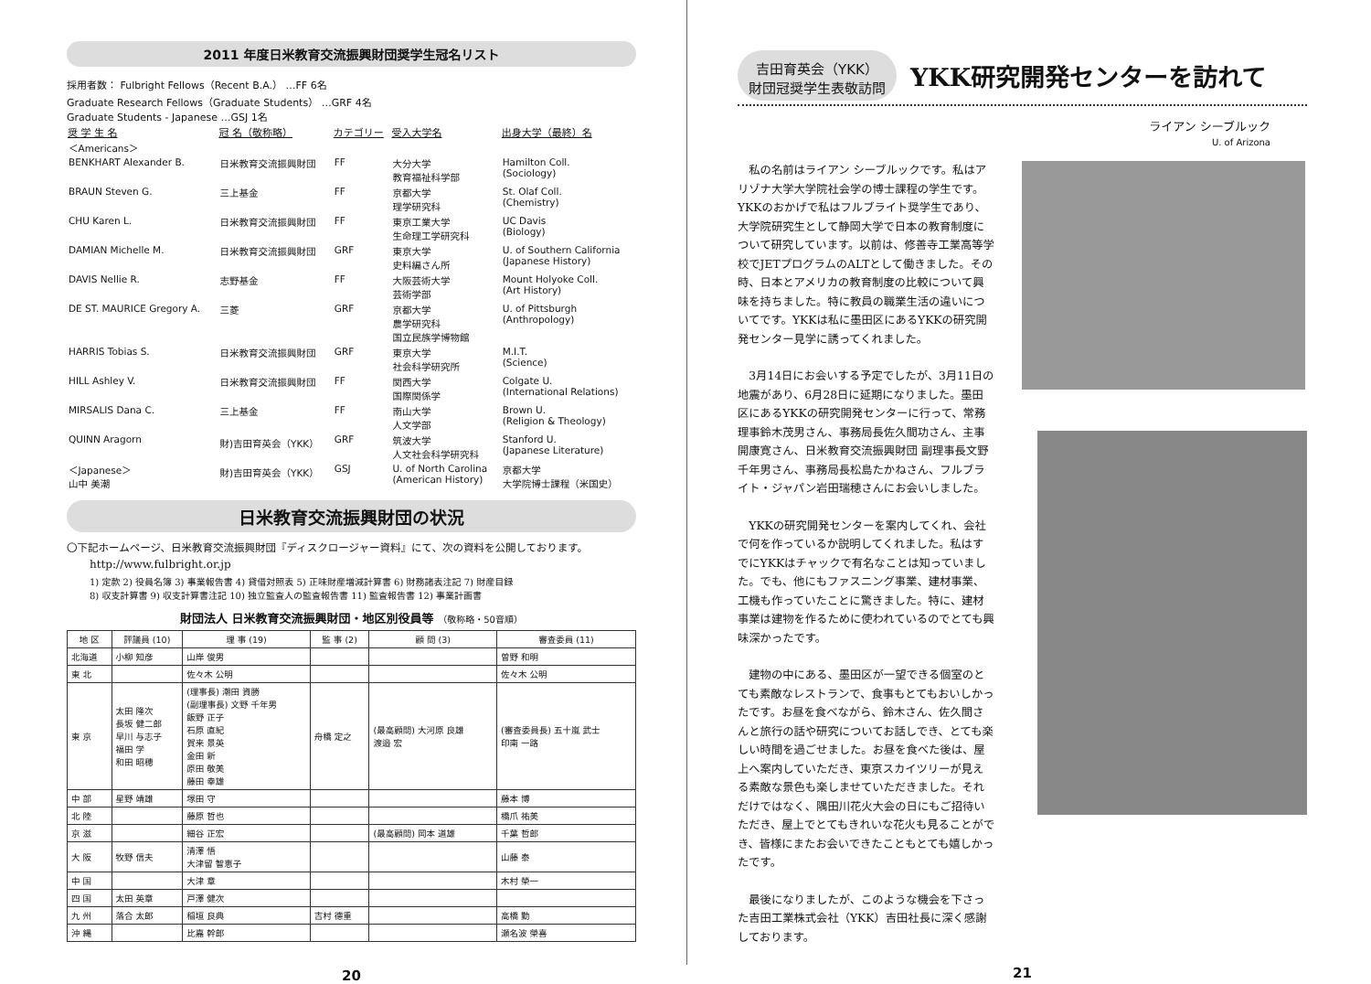2011 年度日米教育交流振興財団奨学生冠名リスト
採用者数： Fulbright Fellows（Recent B.A.） …FF 6名
Graduate Research Fellows（Graduate Students） …GRF 4名
Graduate Students - Japanese …GSJ 1名
| 奨 学 生 名 | 冠 名（敬称略） | カテゴリー | 受入大学名 | 出身大学（最終）名 |
| --- | --- | --- | --- | --- |
| ＜Americans＞ | | | | |
| BENKHART Alexander B. | 日米教育交流振興財団 | FF | 大分大学 教育福祉科学部 | Hamilton Coll. (Sociology) |
| BRAUN Steven G. | 三上基金 | FF | 京都大学 理学研究科 | St. Olaf Coll. (Chemistry) |
| CHU Karen L. | 日米教育交流振興財団 | FF | 東京工業大学 生命理工学研究科 | UC Davis (Biology) |
| DAMIAN Michelle M. | 日米教育交流振興財団 | GRF | 東京大学 史料編さん所 | U. of Southern California (Japanese History) |
| DAVIS Nellie R. | 志野基金 | FF | 大阪芸術大学 芸術学部 | Mount Holyoke Coll. (Art History) |
| DE ST. MAURICE Gregory A. | 三菱 | GRF | 京都大学 農学研究科 国立民族学博物館 | U. of Pittsburgh (Anthropology) |
| HARRIS Tobias S. | 日米教育交流振興財団 | GRF | 東京大学 社会科学研究所 | M.I.T. (Science) |
| HILL Ashley V. | 日米教育交流振興財団 | FF | 関西大学 国際関係学 | Colgate U. (International Relations) |
| MIRSALIS Dana C. | 三上基金 | FF | 南山大学 人文学部 | Brown U. (Religion & Theology) |
| QUINN Aragorn | 財)吉田育英会（YKK） | GRF | 筑波大学 人文社会科学研究科 | Stanford U. (Japanese Literature) |
| ＜Japanese＞ 山中 美潮 | 財)吉田育英会（YKK） | GSJ | U. of North Carolina (American History) | 京都大学 大学院博士課程（米国史） |
日米教育交流振興財団の状況
〇下記ホームページ、日米教育交流振興財団『ディスクロージャー資料』にて、次の資料を公開しております。
http://www.fulbright.or.jp
1) 定款 2) 役員名簿 3) 事業報告書 4) 貸借対照表 5) 正味財産増減計算書 6) 財務諸表注記 7) 財産目録
8) 収支計算書 9) 収支計算書注記 10) 独立監査人の監査報告書 11) 監査報告書 12) 事業計画書
財団法人 日米教育交流振興財団・地区別役員等 （敬称略・50音順）
| 地 区 | 評議員 (10) | 理 事 (19) | 監 事 (2) | 顧 問 (3) | 審査委員 (11) |
| --- | --- | --- | --- | --- | --- |
| 北海道 | 小柳 知彦 | 山岸 俊男 | | | 曽野 和明 |
| 東 北 | | 佐々木 公明 | | | 佐々木 公明 |
| 東 京 | 太田 隆次 長坂 健二郎 早川 与志子 福田 学 和田 昭穂 | (理事長) 潮田 資勝 (副理事長) 文野 千年男 飯野 正子 石原 直紀 賀来 景英 金田 新 原田 敬美 藤田 幸雄 | 舟橋 定之 | (最高顧問) 大河原 良雄 渡邉 宏 | (審査委員長) 五十嵐 武士 印南 一路 |
| 中 部 | 星野 靖雄 | 塚田 守 | | | 藤本 博 |
| 北 陸 | | 藤原 哲也 | | | 橋爪 祐美 |
| 京 滋 | | 細谷 正宏 | | (最高顧問) 岡本 道雄 | 千葉 哲郎 |
| 大 阪 | 牧野 信夫 | 清澤 悟 大津留 智恵子 | | | 山藤 泰 |
| 中 国 | | 大津 章 | | | 木村 榮一 |
| 四 国 | 太田 英章 | 戸澤 健次 | | | |
| 九 州 | 落合 太郎 | 稲垣 良典 | 吉村 德重 | | 高橋 勤 |
| 沖 縄 | | 比嘉 幹郎 | | | 瀬名波 榮喜 |
20
吉田育英会（YKK）
財団冠奨学生表敬訪問
YKK研究開発センターを訪れて
ライアン シーブルック
U. of Arizona
私の名前はライアン シーブルックです。私はアリゾナ大学大学院社会学の博士課程の学生です。YKKのおかげで私はフルブライト奨学生であり、大学院研究生として静岡大学で日本の教育制度について研究しています。以前は、修善寺工業高等学校でJETプログラムのALTとして働きました。その時、日本とアメリカの教育制度の比較について興味を持ちました。特に教員の職業生活の違いについてです。YKKは私に墨田区にあるYKKの研究開発センター見学に誘ってくれました。
3月14日にお会いする予定でしたが、3月11日の地震があり、6月28日に延期になりました。墨田区にあるYKKの研究開発センターに行って、常務理事鈴木茂男さん、事務局長佐久間功さん、主事開康寛さん、日米教育交流振興財団 副理事長文野千年男さん、事務局長松島たかねさん、フルブライト・ジャパン岩田瑞穂さんにお会いしました。
YKKの研究開発センターを案内してくれ、会社で何を作っているか説明してくれました。私はすでにYKKはチャックで有名なことは知っていました。でも、他にもファスニング事業、建材事業、工機も作っていたことに驚きました。特に、建材事業は建物を作るために使われているのでとても興味深かったです。
建物の中にある、墨田区が一望できる個室のとても素敵なレストランで、食事もとてもおいしかったです。お昼を食べながら、鈴木さん、佐久間さんと旅行の話や研究についてお話しでき、とても楽しい時間を過ごせました。お昼を食べた後は、屋上へ案内していただき、東京スカイツリーが見える素敵な景色も楽しませていただきました。それだけではなく、隅田川花火大会の日にもご招待いただき、屋上でとてもきれいな花火も見ることができ、皆様にまたお会いできたこともとても嬉しかったです。
最後になりましたが、このような機会を下さった吉田工業株式会社（YKK）吉田社長に深く感謝しております。
21